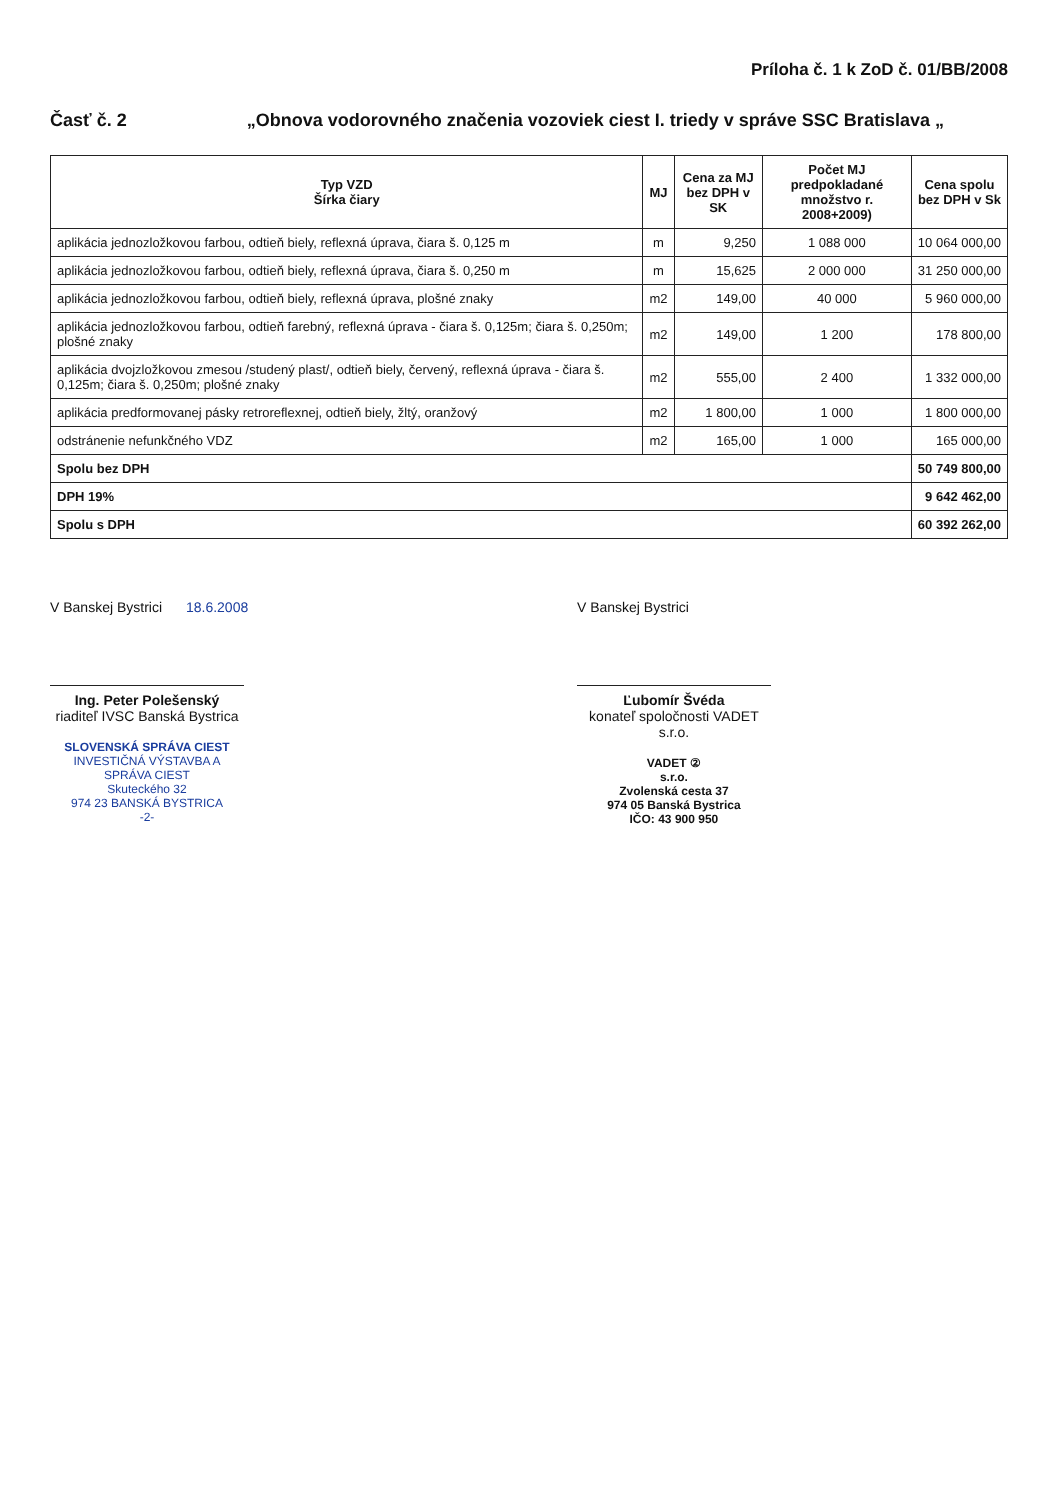Príloha č. 1 k ZoD č. 01/BB/2008
Časť č. 2 „Obnova vodorovného značenia vozoviek ciest I. triedy v správe SSC Bratislava „
| Typ VZD Šírka čiary | MJ | Cena za MJ bez DPH v SK | Počet MJ predpokladané množstvo r. 2008+2009) | Cena spolu bez DPH v Sk |
| --- | --- | --- | --- | --- |
| aplikácia jednozložkovou farbou, odtieň biely, reflexná úprava, čiara š. 0,125 m | m | 9,250 | 1 088 000 | 10 064 000,00 |
| aplikácia jednozložkovou farbou, odtieň biely, reflexná úprava, čiara š. 0,250 m | m | 15,625 | 2 000 000 | 31 250 000,00 |
| aplikácia jednozložkovou farbou, odtieň biely, reflexná úprava, plošné znaky | m2 | 149,00 | 40 000 | 5 960 000,00 |
| aplikácia jednozložkovou farbou, odtieň farebný, reflexná úprava - čiara š. 0,125m; čiara š. 0,250m; plošné znaky | m2 | 149,00 | 1 200 | 178 800,00 |
| aplikácia dvojzložkovou zmesou /studený plast/, odtieň biely, červený, reflexná úprava - čiara š. 0,125m; čiara š. 0,250m; plošné znaky | m2 | 555,00 | 2 400 | 1 332 000,00 |
| aplikácia predformovanej pásky retroreflexnej, odtieň biely, žltý, oranžový | m2 | 1 800,00 | 1 000 | 1 800 000,00 |
| odstránenie nefunkčného VDZ | m2 | 165,00 | 1 000 | 165 000,00 |
| Spolu bez DPH | | | | 50 749 800,00 |
| DPH 19% | | | | 9 642 462,00 |
| Spolu s DPH | | | | 60 392 262,00 |
V Banskej Bystrici 18.6.2008
Ing. Peter Polešenský
riaditeľ IVSC Banská Bystrica
SLOVENSKÁ SPRÁVA CIEST
INVESTIČNÁ VÝSTAVBA A SPRÁVA CIEST
Skuteckého 32
974 23 BANSKÁ BYSTRICA
-2-
V Banskej Bystrici
Ľubomír Švéda
konateľ spoločnosti VADET s.r.o.
VADET ②
s.r.o.
Zvolenská cesta 37
974 05 Banská Bystrica
IČO: 43 900 950